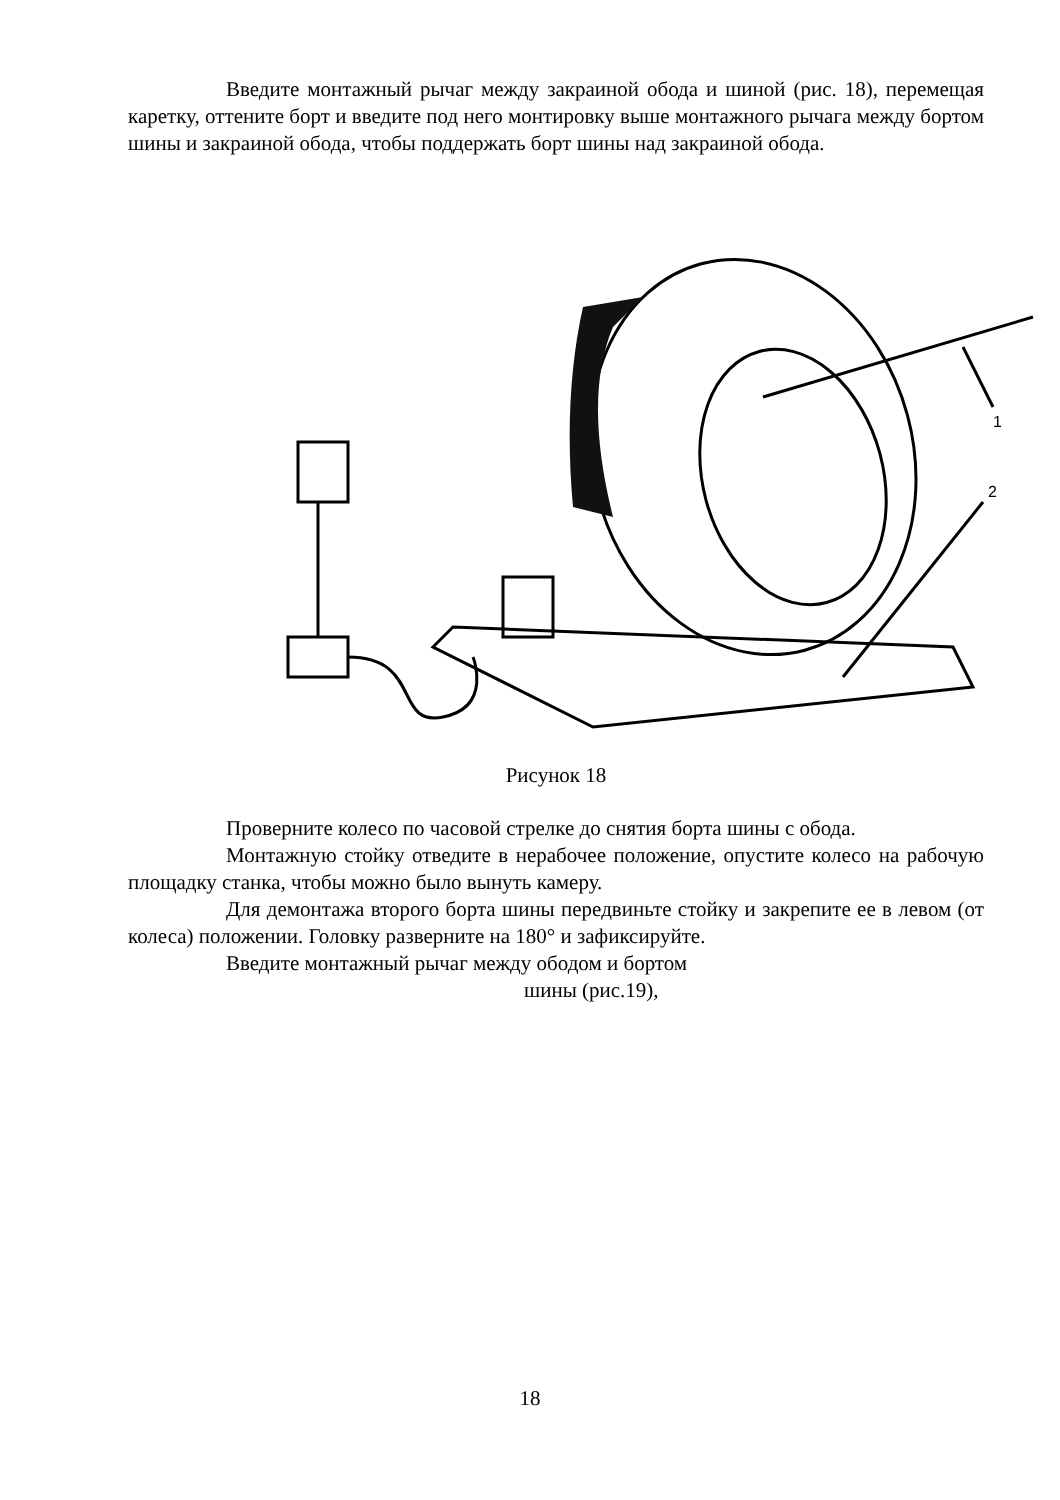Введите монтажный рычаг между закраиной обода и шиной (рис. 18), перемещая каретку, оттените борт и введите под него монтировку выше монтажного рычага между бортом шины и закраиной обода, чтобы поддержать борт шины над закраиной обода.
1
2
Рисунок 18
Проверните колесо по часовой стрелке до снятия борта шины с обода.
Монтажную стойку отведите в нерабочее положение, опустите колесо на рабочую площадку станка, чтобы можно было вынуть камеру.
Для демонтажа второго борта шины передвиньте стойку и закрепите ее в левом (от колеса) положении. Головку разверните на 180° и зафиксируйте.
Введите монтажный рычаг между ободом и бортом
шины (рис.19),
18